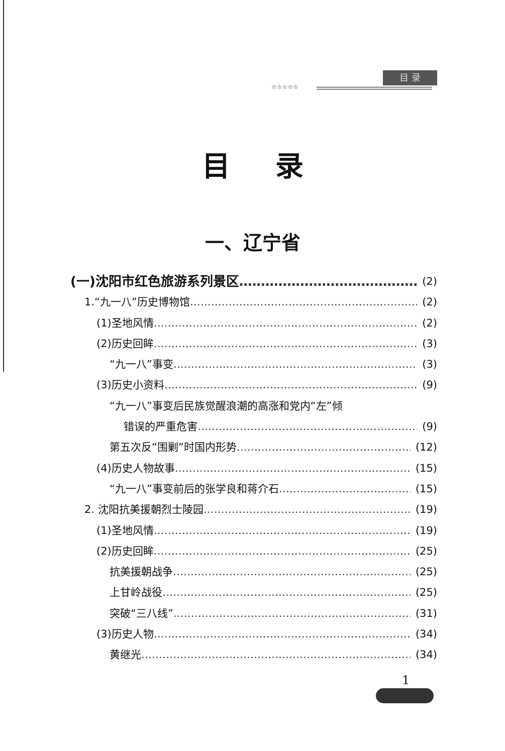☆☆☆☆☆
目 录
目录
一、辽宁省
(一)沈阳市红色旅游系列景区 (2)
1.“九一八”历史博物馆 (2)
(1)圣地风情 (2)
(2)历史回眸 (3)
“九一八”事变 (3)
(3)历史小资料 (9)
“九一八”事变后民族觉醒浪潮的高涨和党内“左”倾
错误的严重危害 (9)
第五次反“围剿”时国内形势 (12)
(4)历史人物故事 (15)
“九一八”事变前后的张学良和蒋介石 (15)
2. 沈阳抗美援朝烈士陵园 (19)
(1)圣地风情 (19)
(2)历史回眸 (25)
抗美援朝战争 (25)
上甘岭战役 (25)
突破“三八线” (31)
(3)历史人物 (34)
黄继光 (34)
1